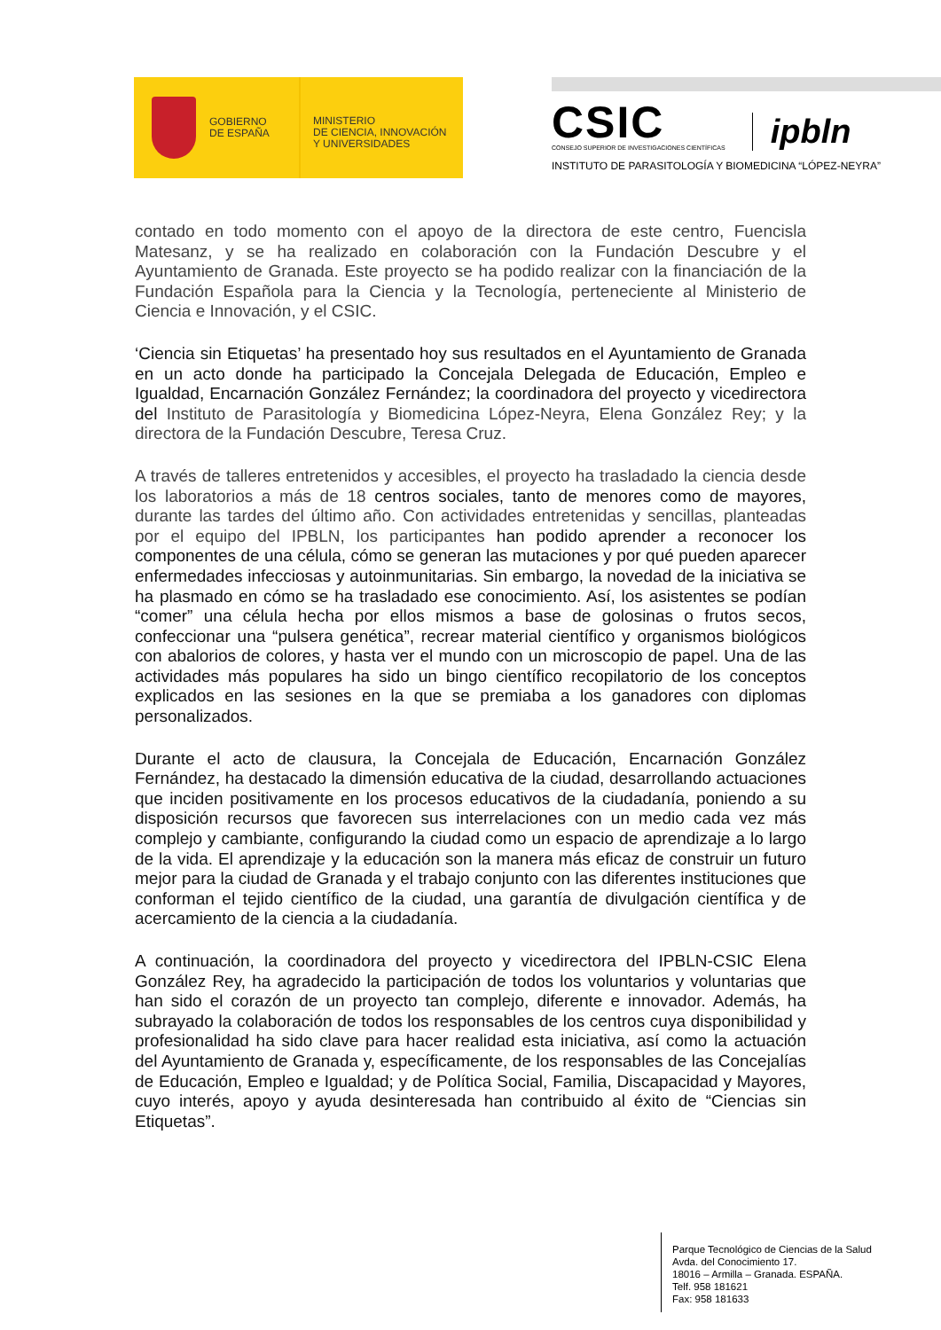GOBIERNO
DE ESPAÑA
MINISTERIO
DE CIENCIA, INNOVACIÓN
Y UNIVERSIDADES
CSIC
CONSEJO SUPERIOR DE INVESTIGACIONES CIENTÍFICAS
ipbln
INSTITUTO DE PARASITOLOGÍA Y BIOMEDICINA “LÓPEZ-NEYRA”
contado en todo momento con el apoyo de la directora de este centro, Fuencisla Matesanz, y se ha realizado en colaboración con la Fundación Descubre y el Ayuntamiento de Granada. Este proyecto se ha podido realizar con la financiación de la Fundación Española para la Ciencia y la Tecnología, perteneciente al Ministerio de Ciencia e Innovación, y el CSIC.
‘Ciencia sin Etiquetas’ ha presentado hoy sus resultados en el Ayuntamiento de Granada en un acto donde ha participado la Concejala Delegada de Educación, Empleo e Igualdad, Encarnación González Fernández; la coordinadora del proyecto y vicedirectora del Instituto de Parasitología y Biomedicina López-Neyra, Elena González Rey; y la directora de la Fundación Descubre, Teresa Cruz.
A través de talleres entretenidos y accesibles, el proyecto ha trasladado la ciencia desde los laboratorios a más de 18 centros sociales, tanto de menores como de mayores, durante las tardes del último año. Con actividades entretenidas y sencillas, planteadas por el equipo del IPBLN, los participantes han podido aprender a reconocer los componentes de una célula, cómo se generan las mutaciones y por qué pueden aparecer enfermedades infecciosas y autoinmunitarias. Sin embargo, la novedad de la iniciativa se ha plasmado en cómo se ha trasladado ese conocimiento. Así, los asistentes se podían “comer” una célula hecha por ellos mismos a base de golosinas o frutos secos, confeccionar una “pulsera genética”, recrear material científico y organismos biológicos con abalorios de colores, y hasta ver el mundo con un microscopio de papel. Una de las actividades más populares ha sido un bingo científico recopilatorio de los conceptos explicados en las sesiones en la que se premiaba a los ganadores con diplomas personalizados.
Durante el acto de clausura, la Concejala de Educación, Encarnación González Fernández, ha destacado la dimensión educativa de la ciudad, desarrollando actuaciones que inciden positivamente en los procesos educativos de la ciudadanía, poniendo a su disposición recursos que favorecen sus interrelaciones con un medio cada vez más complejo y cambiante, configurando la ciudad como un espacio de aprendizaje a lo largo de la vida. El aprendizaje y la educación son la manera más eficaz de construir un futuro mejor para la ciudad de Granada y el trabajo conjunto con las diferentes instituciones que conforman el tejido científico de la ciudad, una garantía de divulgación científica y de acercamiento de la ciencia a la ciudadanía.
A continuación, la coordinadora del proyecto y vicedirectora del IPBLN-CSIC Elena González Rey, ha agradecido la participación de todos los voluntarios y voluntarias que han sido el corazón de un proyecto tan complejo, diferente e innovador. Además, ha subrayado la colaboración de todos los responsables de los centros cuya disponibilidad y profesionalidad ha sido clave para hacer realidad esta iniciativa, así como la actuación del Ayuntamiento de Granada y, específicamente, de los responsables de las Concejalías de Educación, Empleo e Igualdad; y de Política Social, Familia, Discapacidad y Mayores, cuyo interés, apoyo y ayuda desinteresada han contribuido al éxito de “Ciencias sin Etiquetas”.
Parque Tecnológico de Ciencias de la Salud
Avda. del Conocimiento 17.
18016 – Armilla – Granada. ESPAÑA.
Telf. 958 181621
Fax: 958 181633